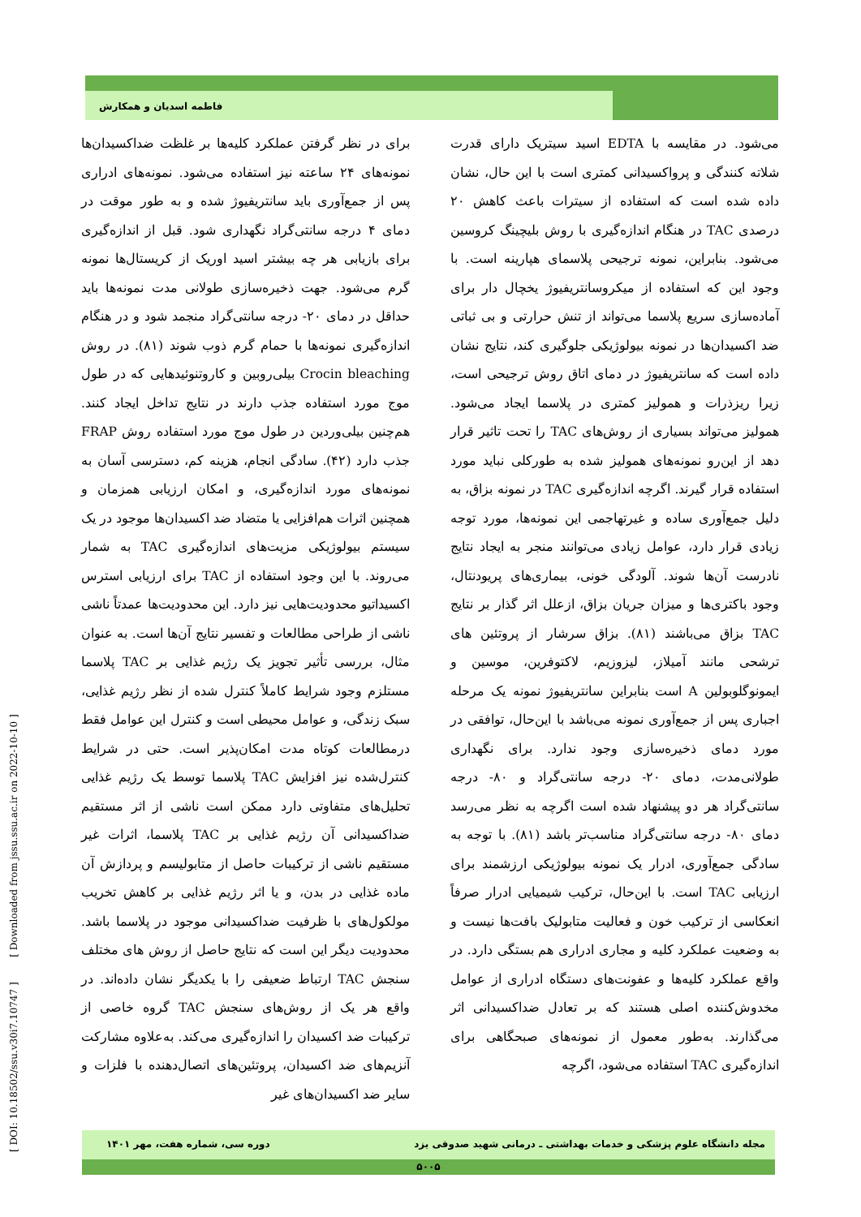فاطمه اسدیان و همکارش
می‌شود. در مقایسه با EDTA اسید سیتریک دارای قدرت شلاته کنندگی و پرواکسیدانی کمتری است با این حال، نشان داده شده است که استفاده از سیترات باعث کاهش ۲۰ درصدی TAC در هنگام اندازه‌گیری با روش بلیچینگ کروسین می‌شود. بنابراین، نمونه ترجیحی پلاسمای هپارینه است. با وجود این که استفاده از میکروسانتریفیوژ یخچال دار برای آماده‌سازی سریع پلاسما می‌تواند از تنش حرارتی و بی ثباتی ضد اکسیدان‌ها در نمونه بیولوژیکی جلوگیری کند، نتایج نشان داده است که سانتریفیوژ در دمای اتاق روش ترجیحی است، زیرا ریزذرات و همولیز کمتری در پلاسما ایجاد می‌شود. همولیز می‌تواند بسیاری از روش‌های TAC را تحت تاثیر قرار دهد از این‌رو نمونه‌های همولیز شده به طورکلی نباید مورد استفاده قرار گیرند. اگرچه اندازه‌گیری TAC در نمونه بزاق، به دلیل جمع‌آوری ساده و غیرتهاجمی این نمونه‌ها، مورد توجه زیادی قرار دارد، عوامل زیادی می‌توانند منجر به ایجاد نتایج نادرست آن‌ها شوند. آلودگی خونی، بیماری‌های پریودنتال، وجود باکتری‌ها و میزان جریان بزاق، ازعلل اثر گذار بر نتایج TAC بزاق می‌باشند (۸۱). بزاق سرشار از پروتئین های ترشحی مانند آمیلاز، لیزوزیم، لاکتوفرین، موسین و ایمونوگلوبولین A است بنابراین سانتریفیوژ نمونه یک مرحله اجباری پس از جمع‌آوری نمونه می‌باشد با این‌حال، توافقی در مورد دمای ذخیره‌سازی وجود ندارد. برای نگهداری طولانی‌مدت، دمای ۲۰- درجه سانتی‌گراد و ۸۰- درجه سانتی‌گراد هر دو پیشنهاد شده است اگرچه به نظر می‌رسد دمای ۸۰- درجه سانتی‌گراد مناسب‌تر باشد (۸۱). با توجه به سادگی جمع‌آوری، ادرار یک نمونه بیولوژیکی ارزشمند برای ارزیابی TAC است. با این‌حال، ترکیب شیمیایی ادرار صرفاً انعکاسی از ترکیب خون و فعالیت متابولیک بافت‌ها نیست و به وضعیت عملکرد کلیه و مجاری ادراری هم بستگی دارد. در واقع عملکرد کلیه‌ها و عفونت‌های دستگاه ادراری از عوامل مخدوش‌کننده اصلی هستند که بر تعادل ضداکسیدانی اثر می‌گذارند. به‌طور معمول از نمونه‌های صبحگاهی برای اندازه‌گیری TAC استفاده می‌شود، اگرچه
برای در نظر گرفتن عملکرد کلیه‌ها بر غلظت ضداکسیدان‌ها نمونه‌های ۲۴ ساعته نیز استفاده می‌شود. نمونه‌های ادراری پس از جمع‌آوری باید سانتریفیوژ شده و به طور موقت در دمای ۴ درجه سانتی‌گراد نگهداری شود. قبل از اندازه‌گیری برای بازیابی هر چه بیشتر اسید اوریک از کریستال‌ها نمونه گرم می‌شود. جهت ذخیره‌سازی طولانی مدت نمونه‌ها باید حداقل در دمای ۲۰- درجه سانتی‌گراد منجمد شود و در هنگام اندازه‌گیری نمونه‌ها با حمام گرم ذوب شوند (۸۱). در روش Crocin bleaching بیلی‌روبین و کاروتنوئیدهایی که در طول موج مورد استفاده جذب دارند در نتایج تداخل ایجاد کنند. هم‌چنین بیلی‌وردین در طول موج مورد استفاده روش FRAP جذب دارد (۴۲). سادگی انجام، هزینه کم، دسترسی آسان به نمونه‌های مورد اندازه‌گیری، و امکان ارزیابی همزمان و همچنین اثرات هم‌افزایی یا متضاد ضد اکسیدان‌ها موجود در یک سیستم بیولوژیکی مزیت‌های اندازه‌گیری TAC به شمار می‌روند. با این وجود استفاده از TAC برای ارزیابی استرس اکسیداتیو محدودیت‌هایی نیز دارد. این محدودیت‌ها عمدتاً ناشی ناشی از طراحی مطالعات و تفسیر نتایج آن‌ها است. به عنوان مثال، بررسی تأثیر تجویز یک رژیم غذایی بر TAC پلاسما مستلزم وجود شرایط کاملاً کنترل شده از نظر رژیم غذایی، سبک زندگی، و عوامل محیطی است و کنترل این عوامل فقط درمطالعات کوتاه مدت امکان‌پذیر است. حتی در شرایط کنترل‌شده نیز افزایش TAC پلاسما توسط یک رژیم غذایی تحلیل‌های متفاوتی دارد ممکن است ناشی از اثر مستقیم ضداکسیدانی آن رژیم غذایی بر TAC پلاسما، اثرات غیر مستقیم ناشی از ترکیبات حاصل از متابولیسم و پردازش آن ماده غذایی در بدن، و یا اثر رژیم غذایی بر کاهش تخریب مولکول‌های با ظرفیت ضداکسیدانی موجود در پلاسما باشد. محدودیت دیگر این است که نتایج حاصل از روش های مختلف سنجش TAC ارتباط ضعیفی را با یکدیگر نشان داده‌اند. در واقع هر یک از روش‌های سنجش TAC گروه خاصی از ترکیبات ضد اکسیدان را اندازه‌گیری می‌کند. به‌علاوه مشارکت آنزیم‌های ضد اکسیدان، پروتئین‌های اتصال‌دهنده با فلزات و سایر ضد اکسیدان‌های غیر
مجله دانشگاه علوم پزشکی و خدمات بهداشتی ـ درمانی شهید صدوقی یزد دوره سی، شماره هفت، مهر ۱۴۰۱
۵۰۰۵
[ DOI: 10.18502/ssu.v30i7.10747 ] [ Downloaded from jssu.ssu.ac.ir on 2022-10-10 ]